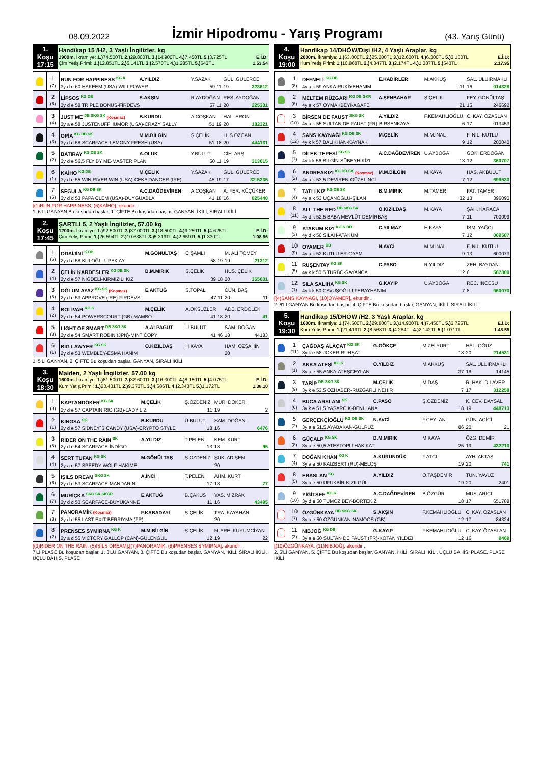08.09.2022
İzmir Hipodromu - Yarış Programı
(43. Yarış Günü)
| 1. Koşu 17:15 | Handikap 15 /H2, 3 Yaşlı İngilizler, kg 1900m. İkramiye: 1.) 74.500TL 2.) 29.800TL 3.) 14.900TL 4.) 7.450TL 5.) 3.725TL E.İ.D: Çim Yetiş.Primi: 1.) 12.851TL 2.) 5.141TL 3.) 2.570TL 4.) 1.285TL 5.) 643TL 1.53.54 |
| | 1 (7) | RUN FOR HAPPINESS <sup>KG K</sup> | A.YILDIZ | Y.SAZAK | GÜL. GÜLERCE |
| | | 3y d e 60 HAKEEM (USA)-WILLPOWER | | 59 11 | 19 323612 |
| | 2 (6) | LİPSOS <sup>KG DB</sup> | S.AKŞIN | R.AYDOĞAN | RES. AYDOĞAN |
| | | 3y d e 58 TRIPLE BONUS-FİRDEVS | | 57 11 | 20 225331 |
| | 3 (4) | JUST ME <sup>DB SKG SK</sup> (Koşmaz) | B.KURDU | A.COŞKAN | HAL. ERON |
| | | 3y a e 58 JUSTENUFFHUMOR (USA)-CRAZY SALLY | | 51 19 | 20 182321 |
| | 4 (3) | OPİA <sup>KG DB SK</sup> | M.M.BİLGİN | Ş.ÇELİK | H. S ÖZCAN |
| | | 3y d d 58 SCARFACE-LEMONY FRESH (USA) | | 51 18 | 20 444131 |
| | 5 (2) | BATIRAY <sup>KG DB SK</sup> | A.OLUK | Y.BULUT | CİH. ARŞ |
| | | 3y d e 56,5 FLY BY ME-MASTER PLAN | | 50 11 | 19 313615 |
| | 6 (1) | KAİHO <sup>KG DB</sup> | M.ÇELİK | Y.SAZAK | GÜL. GÜLERCE |
| | | 3y d e 55 WIN RIVER WIN (USA)-CEKA DANCER (IRE) | | 45 19 | 17 32-5235 |
| | 7 (5) | SEGULA <sup>KG DB SK</sup> | A.C.DAĞDEVİREN | A.COŞKAN | A. FER. KÜÇÜKER |
| | | 3y d d 53 PAPA CLEM (USA)-DUYGUABLA | | 41 18 | 16 825440 |
[(1)RUN FOR HAPPINESS, (6)KAİHO], ekuridir .
1. 6'LI GANYAN Bu koşudan başlar, 1. ÇİFTE Bu koşudan başlar, GANYAN, İKİLİ, SIRALI İKİLİ
| 2. Koşu 17:45 | ŞARTLI 5, 2 Yaşlı İngilizler, 57.00 kg 1200m. İkramiye: 1.) 92.500TL 2.) 37.000TL 3.) 18.500TL 4.) 9.250TL 5.) 4.625TL E.İ.D: Çim Yetiş.Primi: 1.) 26.594TL 2.) 10.638TL 3.) 5.319TL 4.) 2.659TL 5.) 1.330TL 1.08.96 |
| | 1 (6) | ODAİJİNİ <sup>K DB</sup> | M.GÖNÜLTAŞ | C.ŞAMLI | M. ALİ TOMEY |
| | | 2y d d 58 KULOĞLU-İPEK AY | | 58 19 | 19 21312 |
| | 2 (4) | ÇELİK KARDEŞLER <sup>KG DB SK</sup> | B.M.MIRIK | Ş.ÇELİK | HÜS. ÇELİK |
| | | 2y d e 57 NİĞDELİ-KIRMIZILI KIZ | | 39 18 | 20 355031 |
| | 3 (5) | OĞLUM AYAZ <sup>KG SK</sup> (Koşmaz) | E.AKTUĞ | S.TOPAL | CÜN. BAŞ |
| | | 2y d e 53 APPROVE (IRE)-FİRDEVS | | 47 11 | 20 11 |
| | 4 (2) | BOLİVAR <sup>KG K</sup> | M.ÇELİK | A.ÖKSÜZLER | ADE. ERDÖLEK |
| | | 2y d e 54 POWERSCOURT (GB)-MAMBO | | 41 18 | 20 41 |
| | 5 (3) | LIGHT OF SMART <sup>DB SKG SK</sup> | A.ALPAGUT | Ü.BULUT | SAM. DOĞAN |
| | | 2y d e 54 SMART ROBIN (JPN)-MINT COPY | | 41 46 | 18 44183 |
| | 6 (1) | BIG LAWYER <sup>KG SK</sup> | O.KIZILDAŞ | H.KAYA | HAM. ÖZŞAHİN |
| | | 2y d e 53 WEMBLEY-ESMA HANIM | | | 20 |
1. 5'Lİ GANYAN, 2. ÇİFTE Bu koşudan başlar, GANYAN, SIRALI İKİLİ
| 3. Koşu 18:30 | Maiden, 2 Yaşlı İngilizler, 57.00 kg 1600m. İkramiye: 1.) 81.500TL 2.) 32.600TL 3.) 16.300TL 4.) 8.150TL 5.) 4.075TL E.İ.D: Kum Yetiş.Primi: 1.) 23.431TL 2.) 9.373TL 3.) 4.686TL 4.) 2.343TL 5.) 1.172TL 1.38.10 |
| | 1 (8) | KAPTANDÖKER <sup>KG SK</sup> | M.ÇELİK | Ş.ÖZDENİZ | MUR. DÖKER |
| | | 2y d e 57 CAPTAIN RIO (GB)-LADY LIZ | | 11 | 19 2 |
| | 2 (1) | KINGSA <sup>SK</sup> | B.KURDU | Ü.BULUT | SAM. DOĞAN |
| | | 2y d e 57 SIDNEY`S CANDY (USA)-CRYPTO STYLE | | 18 | 16 6476 |
| | 3 (5) | RIDER ON THE RAIN <sup>SK</sup> | A.YILDIZ | T.PELEN | KEM. KURT |
| | | 2y d e 54 SCARFACE-İNDİGO | | 13 | 18 95 |
| | 4 (4) | SERT TUFAN <sup>KG SK</sup> | M.GÖNÜLTAŞ | Ş.ÖZDENİZ | ŞÜK. ADIŞEN |
| | | 2y a e 57 SPEEDY WOLF-HAKİME | | | 20 |
| | 5 (6) | IŞILS DREAM <sup>SKG SK</sup> | A.İNCİ | T.PELEN | AHM. KURT |
| | | 2y d d 53 SCARFACE-MANDARİN | | 17 | 18 77 |
| | 6 (7) | MURİÇKA <sup>SKG SK SKGR</sup> | E.AKTUĞ | B.ÇAKUS | YAS. MIZRAK |
| | | 2y d d 53 SCARFACE-BÜYÜKANNE | | 11 | 16 43495 |
| | 7 (3) | PANORAMİK (Koşmaz) | F.KABADAYI | Ş.ÇELİK | TRA. KAYAHAN |
| | | 2y d d 55 LAST EXIT-BERRIYMA (FR) | | | 20 |
| | 8 (2) | PRENSES SYMIRNA <sup>KG K</sup> | M.M.BİLGİN | Ş.ÇELİK | N. ARE. KUYUMCİYAN |
| | | 2y a d 55 VICTORY GALLOP (CAN)-GÜLENGÜL | | 12 | 19 22 |
[(3)RIDER ON THE RAIN, (5)IŞILS DREAM],[(7)PANORAMİK, (8)PRENSES SYMIRNA], ekuridir .
7'Lİ PLASE Bu koşudan başlar, 1. 3'LÜ GANYAN, 3. ÇİFTE Bu koşudan başlar, GANYAN, İKİLİ, SIRALI İKİLİ, ÜÇLÜ BAHİS, PLASE
| 4. Koşu 19:00 | Handikap 14/DHÖW/Dişi /H2, 4 Yaşlı Araplar, kg 2000m. İkramiye: 1.) 63.000TL 2.) 25.200TL 3.) 12.600TL 4.) 6.300TL 5.) 3.150TL E.İ.D: Kum Yetiş.Primi: 1.) 10.868TL 2.) 4.347TL 3.) 2.174TL 4.) 1.087TL 5.) 543TL 2.17.95 |
| | 1 (8) | DEFNELİ <sup>KG DB</sup> | E.KADİRLER | M.AKKUŞ | SAL. ULUIRMAKLI |
| | | 4y a k 59 ANKA-RUKİYEHANIM | | 11 | 16 014328 |
| | 2 (6) | MELTEM RÜZGARI <sup>KG DB GKR</sup> | A.ŞENBAHAR | Ş.ÇELİK | FEY. GÖNÜLTAŞ |
| | | 4y a k 57 OYMAKBEYİ-AGAFE | | 21 | 15 246692 |
| | 3 (10) | BİRSEN DE FAUST <sup>SKG SK</sup> | A.YILDIZ | F.KEMAHLIOĞLU | C. KAY. ÖZASLAN |
| | | 4y a k 55 SULTAN DE FAUST (FR)-BİRSENKAYA | | 6 | 17 013453 |
| | 4 (12) | ŞANS KAYNAĞI <sup>KG DB SK</sup> | M.ÇELİK | M.M.İNAL | F. NİL. KUTLU |
| | | 4y k k 57 BALIKHAN-KAYNAK | | 9 | 12 200040 |
| | 5 (7) | DİLEK TEPESİ <sup>KG SK</sup> | A.C.DAĞDEVİREN | Ü.AYBOĞA | GÖK. ERDOĞAN |
| | | 4y k k 56 BİLGİN-SÜBEYHİKİZI | | 13 | 12 360707 |
| | 6 (2) | ANDREAKIZI <sup>KG DB SK</sup> (Koşmaz) | M.M.BİLGİN | M.KAYA | HAS. AKBULUT |
| | | 4y a k 53,5 DEVİREN-GÜZELİNCİ | | 7 | 12 699530 |
| | 7 (4) | TATLI KIZ <sup>KG DB SK</sup> | B.M.MIRIK | M.TAMER | FAT. TAMER |
| | | 4y a k 53 UÇANOĞLU-ŞİLAN | | 32 | 13 396090 |
| | 8 (11) | ALL THE RED <sup>DB SKG SK</sup> | O.KIZILDAŞ | M.KAYA | ŞAH. KARACA |
| | | 4y d k 52,5 BABA MEVLÜT-DEMİRBAŞ | | 7 | 11 700099 |
| | 9 (3) | ATAKUM KIZI <sup>KG K DB</sup> | C.YILMAZ | H.KAYA | İSM. YAĞCI |
| | | 4y d k 50 SILAH-ATAKUM | | 7 | 12 009587 |
| | 10 (9) | OYAMER <sup>DB</sup> | N.AVCİ | M.M.İNAL | F. NİL. KUTLU |
| | | 4y a k 52 KUTLU ER-OYAM | | 9 | 13 600073 |
| | 11 (5) | RUŞENTAY <sup>KG SK</sup> | C.PASO | R.YILDIZ | ZEH. BAYDAN |
| | | 4y k k 50,5 TURBO-SAYANCA | | 12 | 6 567800 |
| | 12 (1) | SILA SALIHA <sup>KG SK</sup> | G.KAYIP | Ü.AYBOĞA | REC. İNCESU |
| | | 4y k k 50 ÇAVUŞOĞLU-FERAYHANIM | | 7 | 8 960070 |
[(4)ŞANS KAYNAĞI, (10)OYAMER], ekuridir .
2. 6'LI GANYAN Bu koşudan başlar, 4. ÇİFTE Bu koşudan başlar, GANYAN, İKİLİ, SIRALI İKİLİ
| 5. Koşu 19:30 | Handikap 15/DHÖW /H2, 3 Yaşlı Araplar, kg 1600m. İkramiye: 1.) 74.500TL 2.) 29.800TL 3.) 14.900TL 4.) 7.450TL 5.) 3.725TL E.İ.D: Kum Yetiş.Primi: 1.) 21.419TL 2.) 8.568TL 3.) 4.284TL 4.) 2.142TL 5.) 1.071TL 1.48.55 |
| | 1 (11) | ÇAĞDAŞ ALAÇAT <sup>KG SK</sup> | G.GÖKÇE | M.ZELYURT | HAL. OĞUZ |
| | | 3y k e 58 JOKER-RUHŞAT | | 18 | 20 214531 |
| | 2 (1) | ANKA ATEŞİ <sup>KG K</sup> | O.YILDIZ | M.AKKUŞ | SAL. ULUIRMAKLI |
| | | 3y a e 55 ANKA-ATEŞCEYLAN | | 37 | 18 14145 |
| | 3 (9) | TABİP <sup>DB SKG SK</sup> | M.ÇELİK | M.DAŞ | R. HAK. DİLAVER |
| | | 3y k e 53,5 ÖZHABER-RÜZGARLI NEHİR | | 7 | 17 312258 |
| | 4 (6) | BUCA ARSLANI <sup>SK</sup> | C.PASO | Ş.ÖZDENİZ | K. CEV. DAYSAL |
| | | 3y k e 51,5 YAŞARCIK-BENLİ ANA | | 18 | 19 448713 |
| | 5 (2) | GERÇEKÇİOĞLU <sup>KG DB SK</sup> | N.AVCİ | F.CEYLAN | GÜN. AÇİCİ |
| | | 3y a e 51,5 AYABAKAN-GÜLRUZ | | 86 | 20 21 |
| | 6 (8) | GÜÇALP <sup>KG SK</sup> | B.M.MIRIK | M.KAYA | ÖZG. DEMİR |
| | | 3y a e 50,5 ATEŞTOPU-HAKİKAT | | 25 | 19 432210 |
| | 7 (4) | DOĞAN KHAN <sup>KG K</sup> | A.KÜRÜNDÜK | F.ATCI | AYH. AKTAŞ |
| | | 3y a e 50 KAIZBERT (RU)-MELOŞ | | 19 | 20 741 |
| | 8 (5) | ERASLAN <sup>KG</sup> | A.YILDIZ | O.TAŞDEMİR | TUN. YAVUZ |
| | | 3y a e 50 UFUKBİR-KIZILGÜL | | 19 | 20 2401 |
| | 9 (10) | YİĞİTŞEF <sup>KG K</sup> | A.C.DAĞDEVİREN | B.ÖZGÜR | MUS. ARICI |
| | | 3y d e 50 TÜMÖZ BEY-BÖRTEKİZ | | 18 | 17 651788 |
| | 10 (7) | ÖZGÜNKAYA <sup>DB SKG SK</sup> | S.AKŞIN | F.KEMAHLIOĞLU | C. KAY. ÖZASLAN |
| | | 3y a e 50 ÖZGÜNKAN-NAMOOS (GB) | | 12 | 17 84324 |
| | 11 (3) | NIBJOĞ <sup>KG DB</sup> | G.KAYIP | F.KEMAHLIOĞLU | C. KAY. ÖZASLAN |
| | | 3y a e 50 SULTAN DE FAUST (FR)-KOTAN YILDIZI | | 12 | 16 9469 |
[(10)ÖZGÜNKAYA, (11)NIBJOĞ], ekuridir .
2. 5'Lİ GANYAN, 5. ÇİFTE Bu koşudan başlar, GANYAN, İKİLİ, SIRALI İKİLİ, ÜÇLÜ BAHİS, PLASE, PLASE İKİLİ